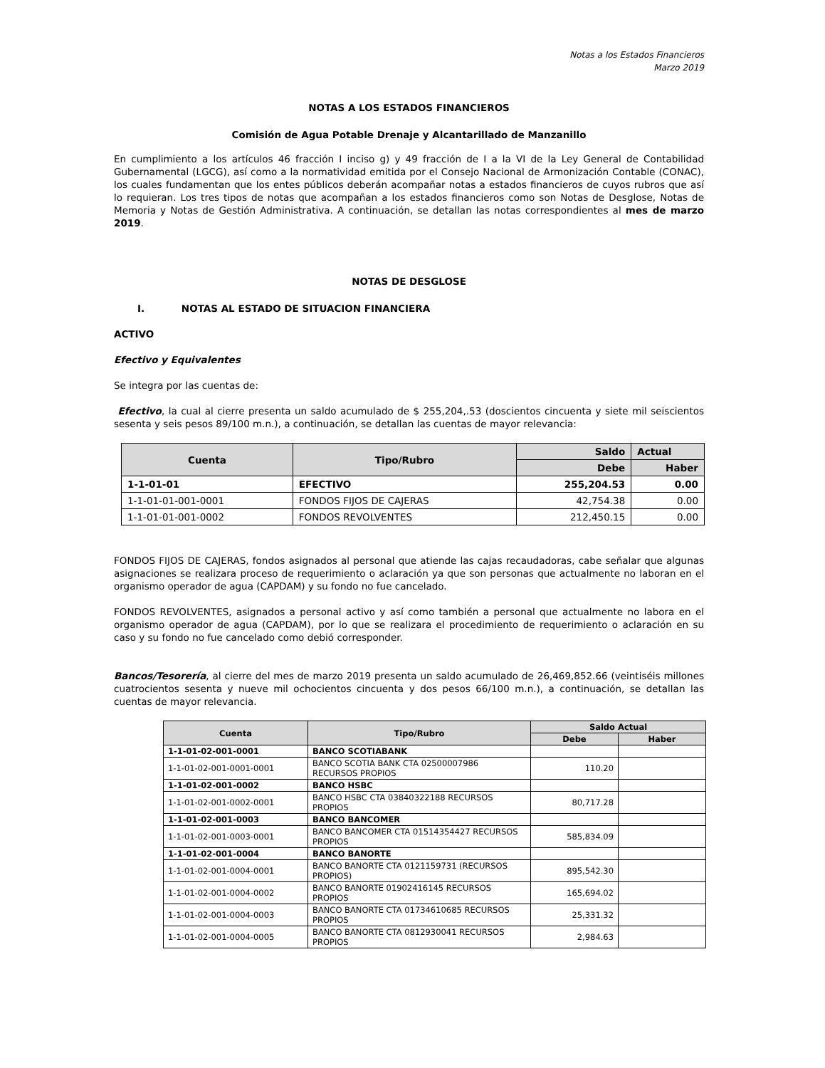Notas a los Estados Financieros
Marzo 2019
NOTAS A LOS ESTADOS FINANCIEROS
Comisión de Agua Potable Drenaje y Alcantarillado de Manzanillo
En cumplimiento a los artículos 46 fracción I inciso g) y 49 fracción de I a la VI de la Ley General de Contabilidad Gubernamental (LGCG), así como a la normatividad emitida por el Consejo Nacional de Armonización Contable (CONAC), los cuales fundamentan que los entes públicos deberán acompañar notas a estados financieros de cuyos rubros que así lo requieran. Los tres tipos de notas que acompañan a los estados financieros como son Notas de Desglose, Notas de Memoria y Notas de Gestión Administrativa. A continuación, se detallan las notas correspondientes al mes de marzo 2019.
NOTAS DE DESGLOSE
I. NOTAS AL ESTADO DE SITUACION FINANCIERA
ACTIVO
Efectivo y Equivalentes
Se integra por las cuentas de:
Efectivo, la cual al cierre presenta un saldo acumulado de $ 255,204,.53 (doscientos cincuenta y siete mil seiscientos sesenta y seis pesos 89/100 m.n.), a continuación, se detallan las cuentas de mayor relevancia:
| Cuenta | Tipo/Rubro | Saldo | Actual |
| --- | --- | --- | --- |
| | | Debe | Haber |
| 1-1-01-01 | EFECTIVO | 255,204.53 | 0.00 |
| 1-1-01-01-001-0001 | FONDOS FIJOS DE CAJERAS | 42,754.38 | 0.00 |
| 1-1-01-01-001-0002 | FONDOS REVOLVENTES | 212,450.15 | 0.00 |
FONDOS FIJOS DE CAJERAS, fondos asignados al personal que atiende las cajas recaudadoras, cabe señalar que algunas asignaciones se realizara proceso de requerimiento o aclaración ya que son personas que actualmente no laboran en el organismo operador de agua (CAPDAM) y su fondo no fue cancelado.
FONDOS REVOLVENTES, asignados a personal activo y así como también a personal que actualmente no labora en el organismo operador de agua (CAPDAM), por lo que se realizara el procedimiento de requerimiento o aclaración en su caso y su fondo no fue cancelado como debió corresponder.
Bancos/Tesorería, al cierre del mes de marzo 2019 presenta un saldo acumulado de 26,469,852.66 (veintiséis millones cuatrocientos sesenta y nueve mil ochocientos cincuenta y dos pesos 66/100 m.n.), a continuación, se detallan las cuentas de mayor relevancia.
| Cuenta | Tipo/Rubro | Saldo Actual | |
| --- | --- | --- | --- |
| | | Debe | Haber |
| 1-1-01-02-001-0001 | BANCO SCOTIABANK | | |
| 1-1-01-02-001-0001-0001 | BANCO SCOTIA BANK CTA 02500007986 RECURSOS PROPIOS | 110.20 | |
| 1-1-01-02-001-0002 | BANCO HSBC | | |
| 1-1-01-02-001-0002-0001 | BANCO HSBC CTA 03840322188 RECURSOS PROPIOS | 80,717.28 | |
| 1-1-01-02-001-0003 | BANCO BANCOMER | | |
| 1-1-01-02-001-0003-0001 | BANCO BANCOMER CTA 01514354427 RECURSOS PROPIOS | 585,834.09 | |
| 1-1-01-02-001-0004 | BANCO BANORTE | | |
| 1-1-01-02-001-0004-0001 | BANCO BANORTE CTA 0121159731 (RECURSOS PROPIOS) | 895,542.30 | |
| 1-1-01-02-001-0004-0002 | BANCO BANORTE 01902416145 RECURSOS PROPIOS | 165,694.02 | |
| 1-1-01-02-001-0004-0003 | BANCO BANORTE CTA 01734610685 RECURSOS PROPIOS | 25,331.32 | |
| 1-1-01-02-001-0004-0005 | BANCO BANORTE CTA 0812930041 RECURSOS PROPIOS | 2,984.63 | |